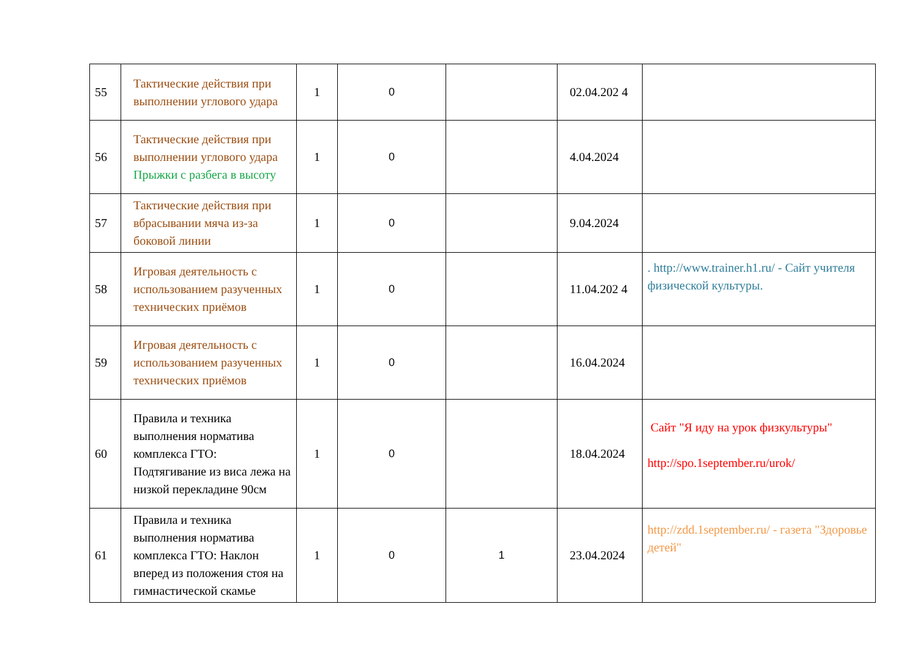| 55 | Тактические действия при выполнении углового удара | 1 | 0 | | 02.04.202 4 | |
| 56 | Тактические действия при выполнении углового удара Прыжки с разбега в высоту | 1 | 0 | | 4.04.2024 | |
| 57 | Тактические действия при вбрасывании мяча из-за боковой линии | 1 | 0 | | 9.04.2024 | |
| 58 | Игровая деятельность с использованием разученных технических приёмов | 1 | 0 | | 11.04.202 4 | . http://www.trainer.h1.ru/ - Сайт учителя физической культуры. |
| 59 | Игровая деятельность с использованием разученных технических приёмов | 1 | 0 | | 16.04.2024 | |
| 60 | Правила и техника выполнения норматива комплекса ГТО: Подтягивание из виса лежа на низкой перекладине 90см | 1 | 0 | | 18.04.2024 | Сайт "Я иду на урок физкультуры" http://spo.1september.ru/urok/ |
| 61 | Правила и техника выполнения норматива комплекса ГТО: Наклон вперед из положения стоя на гимнастической скамье | 1 | 0 | 1 | 23.04.2024 | http://zdd.1september.ru/ - газета "Здоровье детей" |